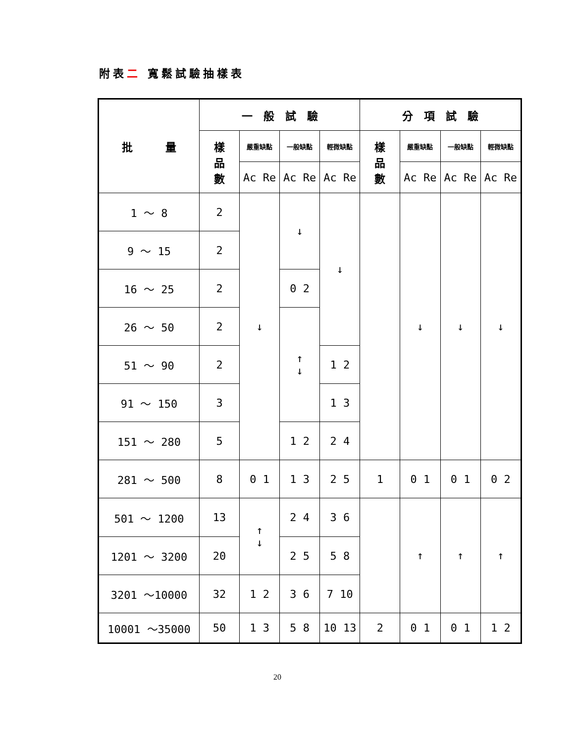附表二 寬鬆試驗抽樣表
| 批 量 | 一 般 試 驗 | | | | 分 項 試 驗 | | | |
| --- | --- | --- | --- | --- | --- | --- | --- | --- |
| | 樣 品 數 | 嚴重缺點 | 一般缺點 | 輕微缺點 | 樣 品 數 | 嚴重缺點 | 一般缺點 | 輕微缺點 |
| | | Ac Re | Ac Re | Ac Re | | Ac Re | Ac Re | Ac Re |
| 1 ～ 8 | 2 | ↓ | ↓ | ↓ | | ↓ | ↓ | ↓ |
| 9 ～ 15 | 2 | | | | | | | |
| 16 ～ 25 | 2 | | 0 2 | | | | | |
| 26 ～ 50 | 2 | | ↑ ↓ | | | | | |
| 51 ～ 90 | 2 | | | 1 2 | | | | |
| 91 ～ 150 | 3 | | | 1 3 | | | | |
| 151 ～ 280 | 5 | | 1 2 | 2 4 | | | | |
| 281 ～ 500 | 8 | 0 1 | 1 3 | 2 5 | 1 | 0 1 | 0 1 | 0 2 |
| 501 ～ 1200 | 13 | ↑ ↓ | 2 4 | 3 6 | | ↑ | ↑ | ↑ |
| 1201 ～ 3200 | 20 | | 2 5 | 5 8 | | | | |
| 3201 ～10000 | 32 | 1 2 | 3 6 | 7 10 | | | | |
| 10001 ～35000 | 50 | 1 3 | 5 8 | 10 13 | 2 | 0 1 | 0 1 | 1 2 |
20